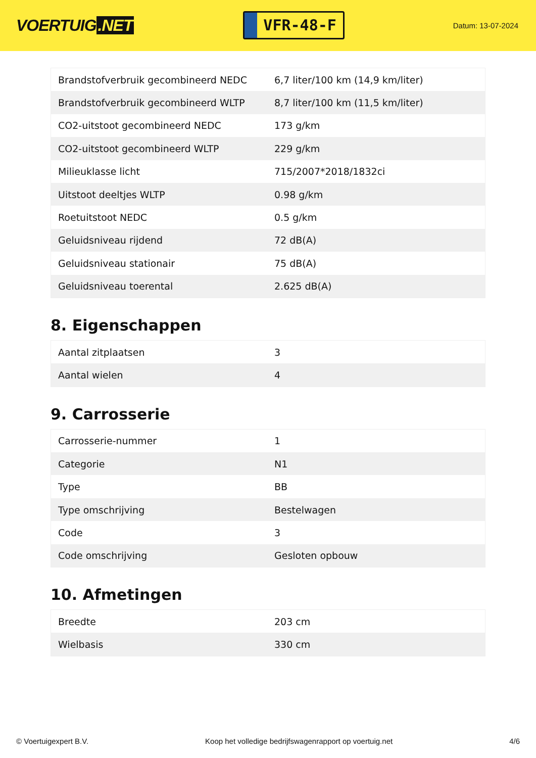VOERTUIG.NET
VFR-48-F
Datum: 13-07-2024
| Brandstofverbruik gecombineerd NEDC | 6,7 liter/100 km (14,9 km/liter) |
| Brandstofverbruik gecombineerd WLTP | 8,7 liter/100 km (11,5 km/liter) |
| CO2-uitstoot gecombineerd NEDC | 173 g/km |
| CO2-uitstoot gecombineerd WLTP | 229 g/km |
| Milieuklasse licht | 715/2007*2018/1832ci |
| Uitstoot deeltjes WLTP | 0.98 g/km |
| Roetuitstoot NEDC | 0.5 g/km |
| Geluidsniveau rijdend | 72 dB(A) |
| Geluidsniveau stationair | 75 dB(A) |
| Geluidsniveau toerental | 2.625 dB(A) |
8. Eigenschappen
| Aantal zitplaatsen | 3 |
| Aantal wielen | 4 |
9. Carrosserie
| Carrosserie-nummer | 1 |
| Categorie | N1 |
| Type | BB |
| Type omschrijving | Bestelwagen |
| Code | 3 |
| Code omschrijving | Gesloten opbouw |
10. Afmetingen
| Breedte | 203 cm |
| Wielbasis | 330 cm |
© Voertuigexpert B.V. Koop het volledige bedrijfswagenrapport op voertuig.net 4/6